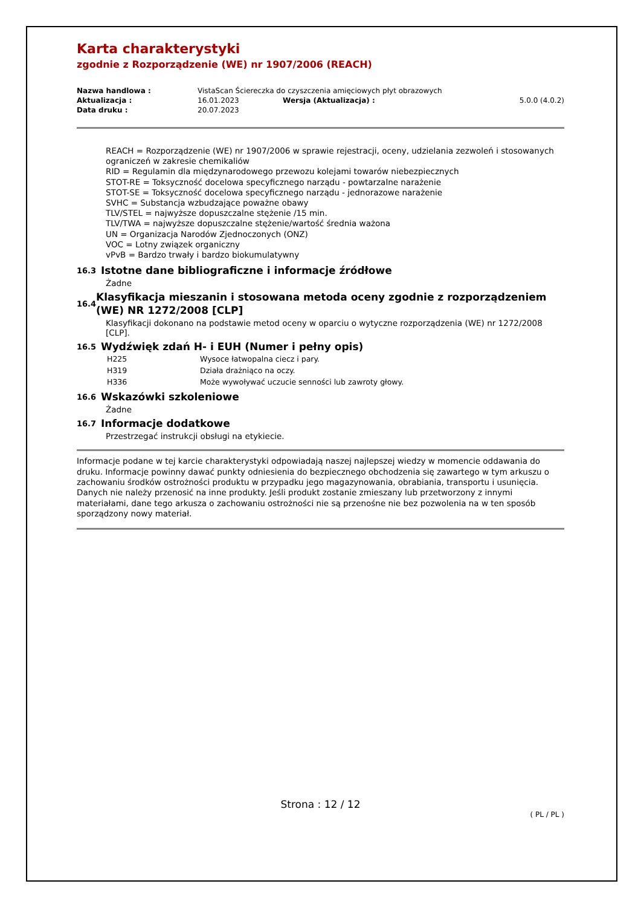Karta charakterystyki
zgodnie z Rozporządzenie (WE) nr 1907/2006 (REACH)
| Nazwa handlowa : | VistaScan Ściereczka do czyszczenia amięciowych płyt obrazowych | | |
| Aktualizacja : | 16.01.2023 | Wersja (Aktualizacja) : | 5.0.0 (4.0.2) |
| Data druku : | 20.07.2023 | | |
REACH = Rozporządzenie (WE) nr 1907/2006 w sprawie rejestracji, oceny, udzielania zezwoleń i stosowanych ograniczeń w zakresie chemikaliów
RID = Regulamin dla międzynarodowego przewozu kolejami towarów niebezpiecznych
STOT-RE = Toksyczność docelowa specyficznego narządu - powtarzalne narażenie
STOT-SE = Toksyczność docelowa specyficznego narządu - jednorazowe narażenie
SVHC = Substancja wzbudzające poważne obawy
TLV/STEL = najwyższe dopuszczalne stężenie /15 min.
TLV/TWA = najwyższe dopuszczalne stężenie/wartość średnia ważona
UN = Organizacja Narodów Zjednoczonych (ONZ)
VOC = Lotny związek organiczny
vPvB = Bardzo trwały i bardzo biokumulatywny
16.3 Istotne dane bibliograficzne i informacje źródłowe
Żadne
16.4 Klasyfikacja mieszanin i stosowana metoda oceny zgodnie z rozporządzeniem (WE) NR 1272/2008 [CLP]
Klasyfikacji dokonano na podstawie metod oceny w oparciu o wytyczne rozporządzenia (WE) nr 1272/2008 [CLP].
16.5 Wydźwięk zdań H- i EUH (Numer i pełny opis)
| H225 | Wysoce łatwopalna ciecz i pary. |
| H319 | Działa drażniąco na oczy. |
| H336 | Może wywoływać uczucie senności lub zawroty głowy. |
16.6 Wskazówki szkoleniowe
Żadne
16.7 Informacje dodatkowe
Przestrzegać instrukcji obsługi na etykiecie.
Informacje podane w tej karcie charakterystyki odpowiadają naszej najlepszej wiedzy w momencie oddawania do druku. Informacje powinny dawać punkty odniesienia do bezpiecznego obchodzenia się zawartego w tym arkuszu o zachowaniu środków ostrożności produktu w przypadku jego magazynowania, obrabiania, transportu i usunięcia. Danych nie należy przenosić na inne produkty. Jeśli produkt zostanie zmieszany lub przetworzony z innymi materiałami, dane tego arkusza o zachowaniu ostrożności nie są przenośne nie bez pozwolenia na w ten sposób sporządzony nowy materiał.
Strona : 12 / 12
( PL / PL )